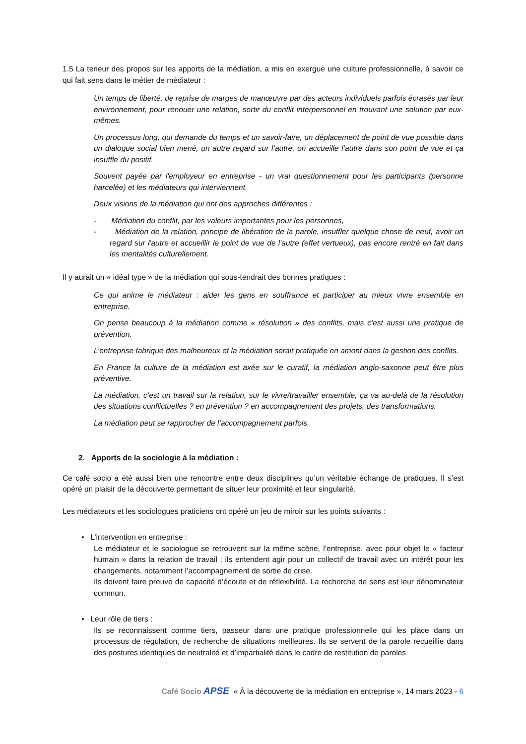1.5 La teneur des propos sur les apports de la médiation, a mis en exergue une culture professionnelle, à savoir ce qui fait sens dans le métier de médiateur :
Un temps de liberté, de reprise de marges de manœuvre par des acteurs individuels parfois écrasés par leur environnement, pour renouer une relation, sortir du conflit interpersonnel en trouvant une solution par eux-mêmes.
Un processus long, qui demande du temps et un savoir-faire, un déplacement de point de vue possible dans un dialogue social bien mené, un autre regard sur l’autre, on accueille l’autre dans son point de vue et ça insuffle du positif.
Souvent payée par l'employeur en entreprise - un vrai questionnement pour les participants (personne harcelée) et les médiateurs qui interviennent.
Deux visions de la médiation qui ont des approches différentes :
- Médiation du conflit, par les valeurs importantes pour les personnes,
- Médiation de la relation, principe de libération de la parole, insuffler quelque chose de neuf, avoir un regard sur l'autre et accueillir le point de vue de l'autre (effet vertueux), pas encore rentré en fait dans les mentalités culturellement.
Il y aurait un « idéal type » de la médiation qui sous-tendrait des bonnes pratiques :
Ce qui anime le médiateur : aider les gens en souffrance et participer au mieux vivre ensemble en entreprise.
On pense beaucoup à la médiation comme « résolution » des conflits, mais c’est aussi une pratique de prévention.
L’entreprise fabrique des malheureux et la médiation serait pratiquée en amont dans la gestion des conflits.
En France la culture de la médiation est axée sur le curatif, la médiation anglo-saxonne peut être plus préventive.
La médiation, c’est un travail sur la relation, sur le vivre/travailler ensemble, ça va au-delà de la résolution des situations conflictuelles ? en prévention ? en accompagnement des projets, des transformations.
La médiation peut se rapprocher de l’accompagnement parfois.
2. Apports de la sociologie à la médiation :
Ce café socio a été aussi bien une rencontre entre deux disciplines qu’un véritable échange de pratiques. Il s’est opéré un plaisir de la découverte permettant de situer leur proximité et leur singularité.
Les médiateurs et les sociologues praticiens ont opéré un jeu de miroir sur les points suivants :
▪ L’intervention en entreprise :
Le médiateur et le sociologue se retrouvent sur la même scène, l’entreprise, avec pour objet le « facteur humain » dans la relation de travail ; ils entendent agir pour un collectif de travail avec un intérêt pour les changements, notamment l’accompagnement de sortie de crise.
Ils doivent faire preuve de capacité d’écoute et de réflexibilité. La recherche de sens est leur dénominateur commun.
▪ Leur rôle de tiers :
Ils se reconnaissent comme tiers, passeur dans une pratique professionnelle qui les place dans un processus de régulation, de recherche de situations meilleures. Ils se servent de la parole recueillie dans des postures identiques de neutralité et d’impartialité dans le cadre de restitution de paroles
Café Socio APSE « À la découverte de la médiation en entreprise », 14 mars 2023 - 6